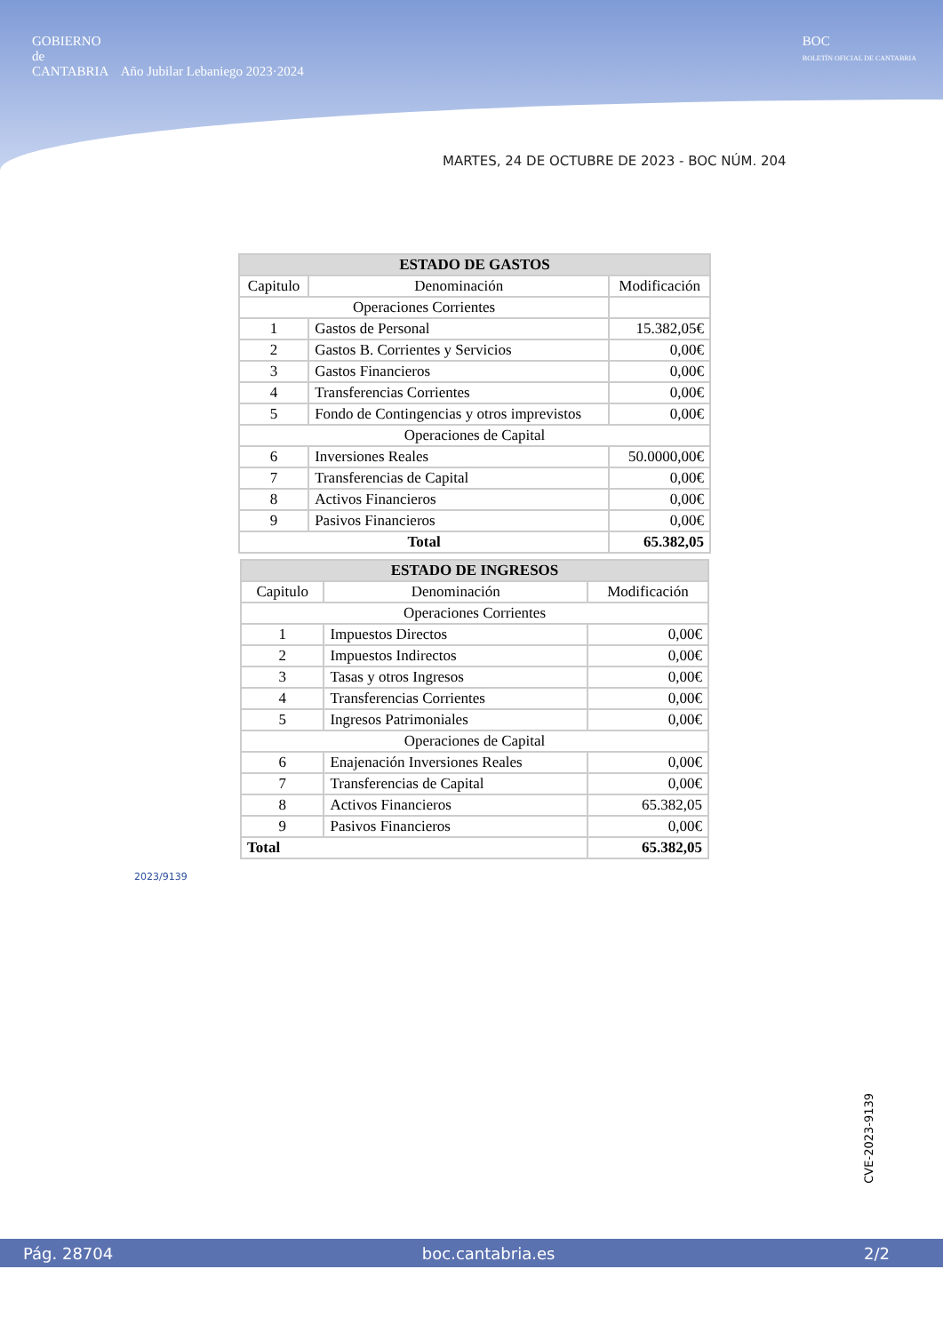GOBIERNO
de
CANTABRIA Año Jubilar Lebaniego 2023·2024
BOC
BOLETÍN OFICIAL DE CANTABRIA
MARTES, 24 DE OCTUBRE DE 2023 - BOC NÚM. 204
| ESTADO DE GASTOS | | |
| --- | --- | --- |
| Capitulo | Denominación | Modificación |
| Operaciones Corrientes | | |
| 1 | Gastos de Personal | 15.382,05€ |
| 2 | Gastos B. Corrientes y Servicios | 0,00€ |
| 3 | Gastos Financieros | 0,00€ |
| 4 | Transferencias Corrientes | 0,00€ |
| 5 | Fondo de Contingencias y otros imprevistos | 0,00€ |
| Operaciones de Capital | | |
| 6 | Inversiones Reales | 50.0000,00€ |
| 7 | Transferencias de Capital | 0,00€ |
| 8 | Activos Financieros | 0,00€ |
| 9 | Pasivos Financieros | 0,00€ |
| Total | | 65.382,05 |
| ESTADO DE INGRESOS | | |
| --- | --- | --- |
| Capitulo | Denominación | Modificación |
| Operaciones Corrientes | | |
| 1 | Impuestos Directos | 0,00€ |
| 2 | Impuestos Indirectos | 0,00€ |
| 3 | Tasas y otros Ingresos | 0,00€ |
| 4 | Transferencias Corrientes | 0,00€ |
| 5 | Ingresos Patrimoniales | 0,00€ |
| Operaciones de Capital | | |
| 6 | Enajenación Inversiones Reales | 0,00€ |
| 7 | Transferencias de Capital | 0,00€ |
| 8 | Activos Financieros | 65.382,05 |
| 9 | Pasivos Financieros | 0,00€ |
| Total | | 65.382,05 |
2023/9139
CVE-2023-9139
Pág. 28704 boc.cantabria.es 2/2